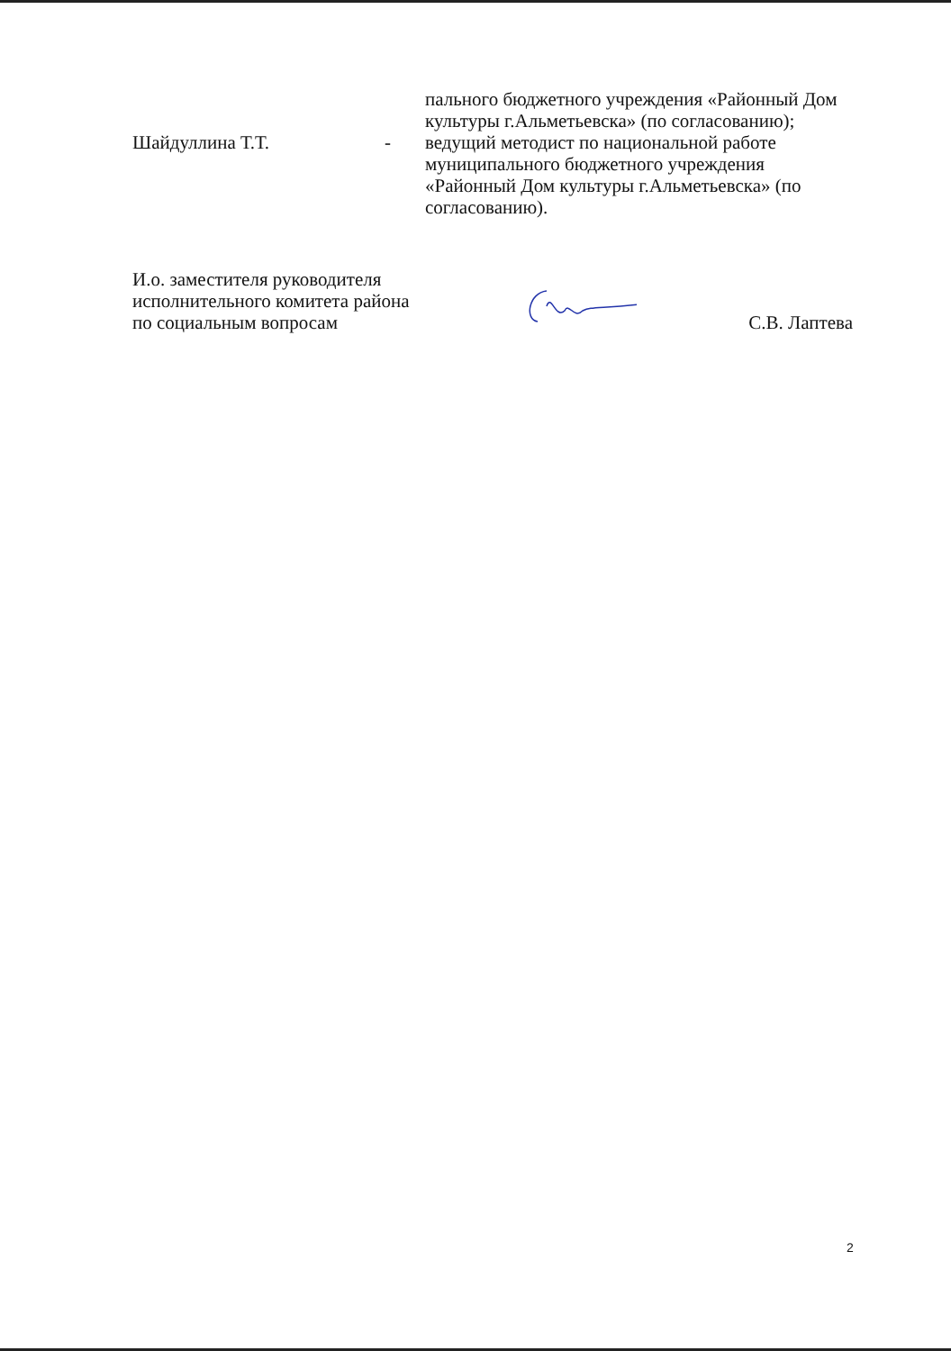пального бюджетного учреждения «Районный Дом культуры г.Альметьевска» (по согласованию);
Шайдуллина Т.Т. - ведущий методист по национальной работе муниципального бюджетного учреждения «Районный Дом культуры г.Альметьевска» (по согласованию).
И.о. заместителя руководителя
исполнительного комитета района
по социальным вопросам
С.В. Лаптева
2